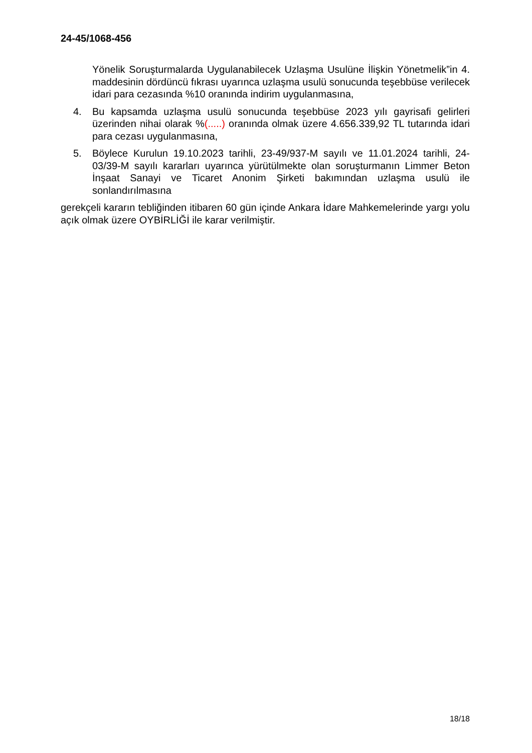24-45/1068-456
Yönelik Soruşturmalarda Uygulanabilecek Uzlaşma Usulüne İlişkin Yönetmelik”in 4. maddesinin dördüncü fıkrası uyarınca uzlaşma usulü sonucunda teşebbüse verilecek idari para cezasında %10 oranında indirim uygulanmasına,
4. Bu kapsamda uzlaşma usulü sonucunda teşebbüse 2023 yılı gayrisafi gelirleri üzerinden nihai olarak %(.....) oranında olmak üzere 4.656.339,92 TL tutarında idari para cezası uygulanmasına,
5. Böylece Kurulun 19.10.2023 tarihli, 23-49/937-M sayılı ve 11.01.2024 tarihli, 24-03/39-M sayılı kararları uyarınca yürütülmekte olan soruşturmanın Limmer Beton İnşaat Sanayi ve Ticaret Anonim Şirketi bakımından uzlaşma usulü ile sonlandırılmasına
gerekçeli kararın tebliğinden itibaren 60 gün içinde Ankara İdare Mahkemelerinde yargı yolu açık olmak üzere OYBİRLİĞİ ile karar verilmiştir.
18/18